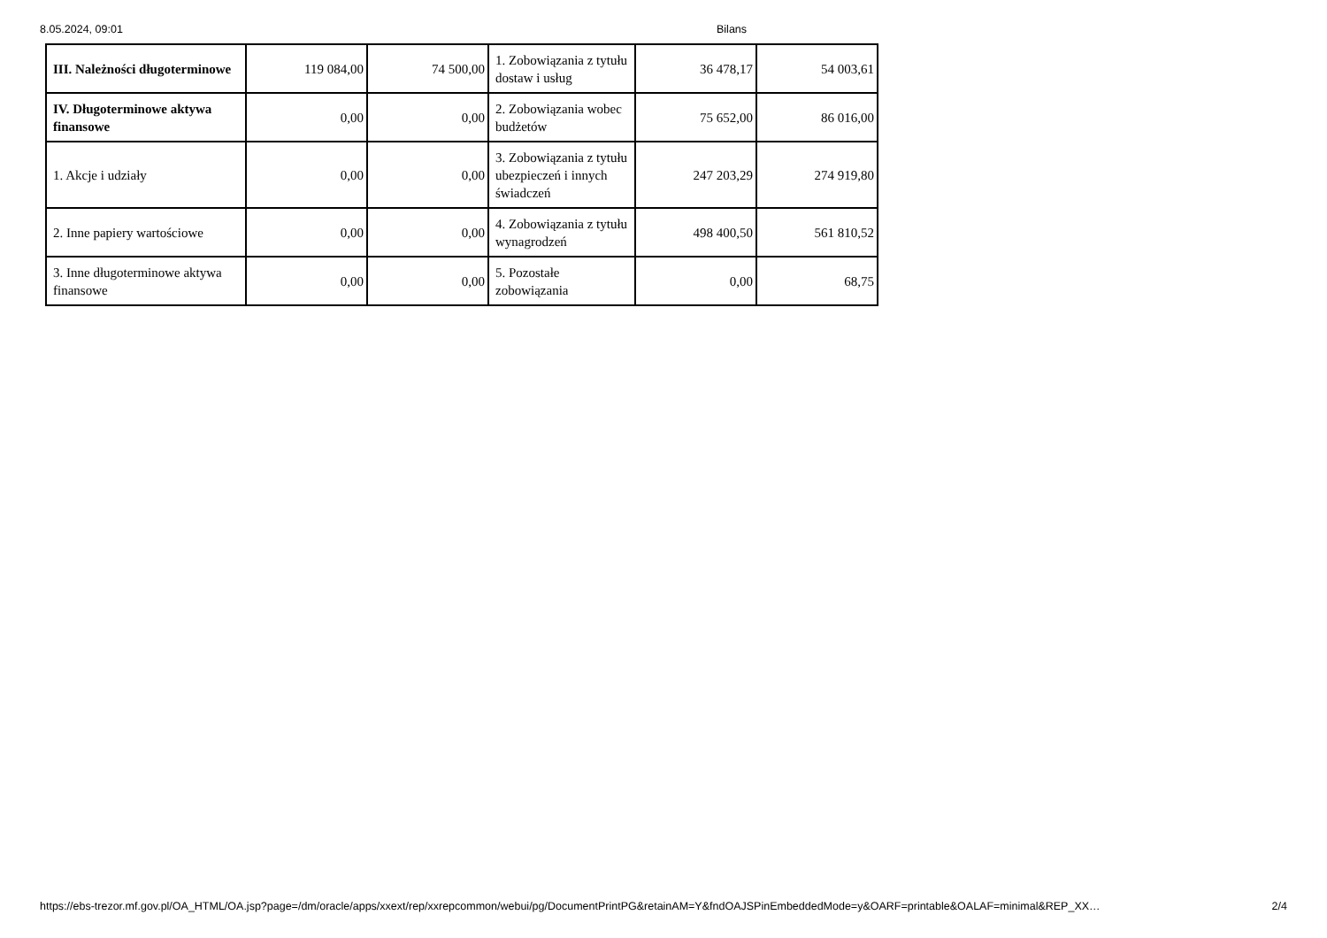8.05.2024, 09:01 Bilans
| III. Należności długoterminowe | 119 084,00 | 74 500,00 | 1. Zobowiązania z tytułu dostaw i usług | 36 478,17 | 54 003,61 |
| IV. Długoterminowe aktywa finansowe | 0,00 | 0,00 | 2. Zobowiązania wobec budżetów | 75 652,00 | 86 016,00 |
| 1. Akcje i udziały | 0,00 | 0,00 | 3. Zobowiązania z tytułu ubezpieczeń i innych świadczeń | 247 203,29 | 274 919,80 |
| 2. Inne papiery wartościowe | 0,00 | 0,00 | 4. Zobowiązania z tytułu wynagrodzeń | 498 400,50 | 561 810,52 |
| 3. Inne długoterminowe aktywa finansowe | 0,00 | 0,00 | 5. Pozostałe zobowiązania | 0,00 | 68,75 |
https://ebs-trezor.mf.gov.pl/OA_HTML/OA.jsp?page=/dm/oracle/apps/xxext/rep/xxrepcommon/webui/pg/DocumentPrintPG&retainAM=Y&fndOAJSPinEmbeddedMode=y&OARF=printable&OALAF=minimal&REP_XX… 2/4